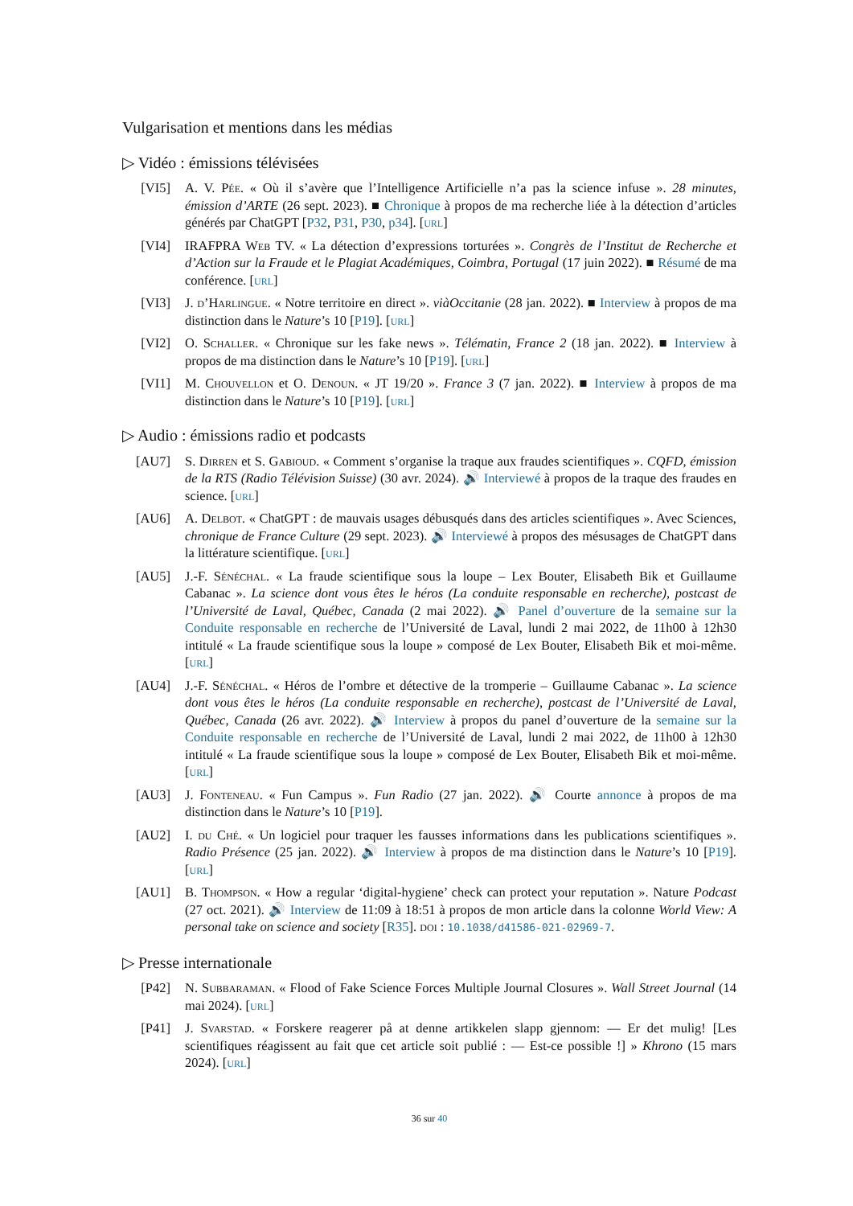Vulgarisation et mentions dans les médias
▷ Vidéo : émissions télévisées
[VI5] A. V. Pée. « Où il s’avère que l’Intelligence Artificielle n’a pas la science infuse ». 28 minutes, émission d’ARTE (26 sept. 2023). ■ Chronique à propos de ma recherche liée à la détection d’articles générés par ChatGPT [P32, P31, P30, p34]. [url]
[VI4] IRAFPRA Web TV. « La détection d’expressions torturées ». Congrès de l’Institut de Recherche et d’Action sur la Fraude et le Plagiat Académiques, Coimbra, Portugal (17 juin 2022). ■ Résumé de ma conférence. [url]
[VI3] J. d’Harlingue. « Notre territoire en direct ». viàOccitanie (28 jan. 2022). ■ Interview à propos de ma distinction dans le Nature’s 10 [P19]. [url]
[VI2] O. Schaller. « Chronique sur les fake news ». Télématin, France 2 (18 jan. 2022). ■ Interview à propos de ma distinction dans le Nature’s 10 [P19]. [url]
[VI1] M. Chouvellon et O. Denoun. « JT 19/20 ». France 3 (7 jan. 2022). ■ Interview à propos de ma distinction dans le Nature’s 10 [P19]. [url]
▷ Audio : émissions radio et podcasts
[AU7] S. Dirren et S. Gabioud. « Comment s’organise la traque aux fraudes scientifiques ». CQFD, émission de la RTS (Radio Télévision Suisse) (30 avr. 2024). 🔊 Interviewé à propos de la traque des fraudes en science. [url]
[AU6] A. Delbot. « ChatGPT : de mauvais usages débusqués dans des articles scientifiques ». Avec Sciences, chronique de France Culture (29 sept. 2023). 🔊 Interviewé à propos des mésusages de ChatGPT dans la littérature scientifique. [url]
[AU5] J.-F. Sénéchal. « La fraude scientifique sous la loupe – Lex Bouter, Elisabeth Bik et Guillaume Cabanac ». La science dont vous êtes le héros (La conduite responsable en recherche), postcast de l’Université de Laval, Québec, Canada (2 mai 2022). 🔊 Panel d’ouverture de la semaine sur la Conduite responsable en recherche de l’Université de Laval, lundi 2 mai 2022, de 11h00 à 12h30 intitulé « La fraude scientifique sous la loupe » composé de Lex Bouter, Elisabeth Bik et moi-même. [url]
[AU4] J.-F. Sénéchal. « Héros de l’ombre et détective de la tromperie – Guillaume Cabanac ». La science dont vous êtes le héros (La conduite responsable en recherche), postcast de l’Université de Laval, Québec, Canada (26 avr. 2022). 🔊 Interview à propos du panel d’ouverture de la semaine sur la Conduite responsable en recherche de l’Université de Laval, lundi 2 mai 2022, de 11h00 à 12h30 intitulé « La fraude scientifique sous la loupe » composé de Lex Bouter, Elisabeth Bik et moi-même. [url]
[AU3] J. Fonteneau. « Fun Campus ». Fun Radio (27 jan. 2022). 🔊 Courte annonce à propos de ma distinction dans le Nature’s 10 [P19].
[AU2] I. du Ché. « Un logiciel pour traquer les fausses informations dans les publications scientifiques ». Radio Présence (25 jan. 2022). 🔊 Interview à propos de ma distinction dans le Nature’s 10 [P19]. [url]
[AU1] B. Thompson. « How a regular ‘digital-hygiene’ check can protect your reputation ». Nature Podcast (27 oct. 2021). 🔊 Interview de 11:09 à 18:51 à propos de mon article dans la colonne World View: A personal take on science and society [R35]. doi : 10.1038/d41586-021-02969-7.
▷ Presse internationale
[P42] N. Subbaraman. « Flood of Fake Science Forces Multiple Journal Closures ». Wall Street Journal (14 mai 2024). [url]
[P41] J. Svarstad. « Forskere reagerer på at denne artikkelen slapp gjennom: — Er det mulig! [Les scientifiques réagissent au fait que cet article soit publié : — Est-ce possible !] » Khrono (15 mars 2024). [url]
36 sur 40